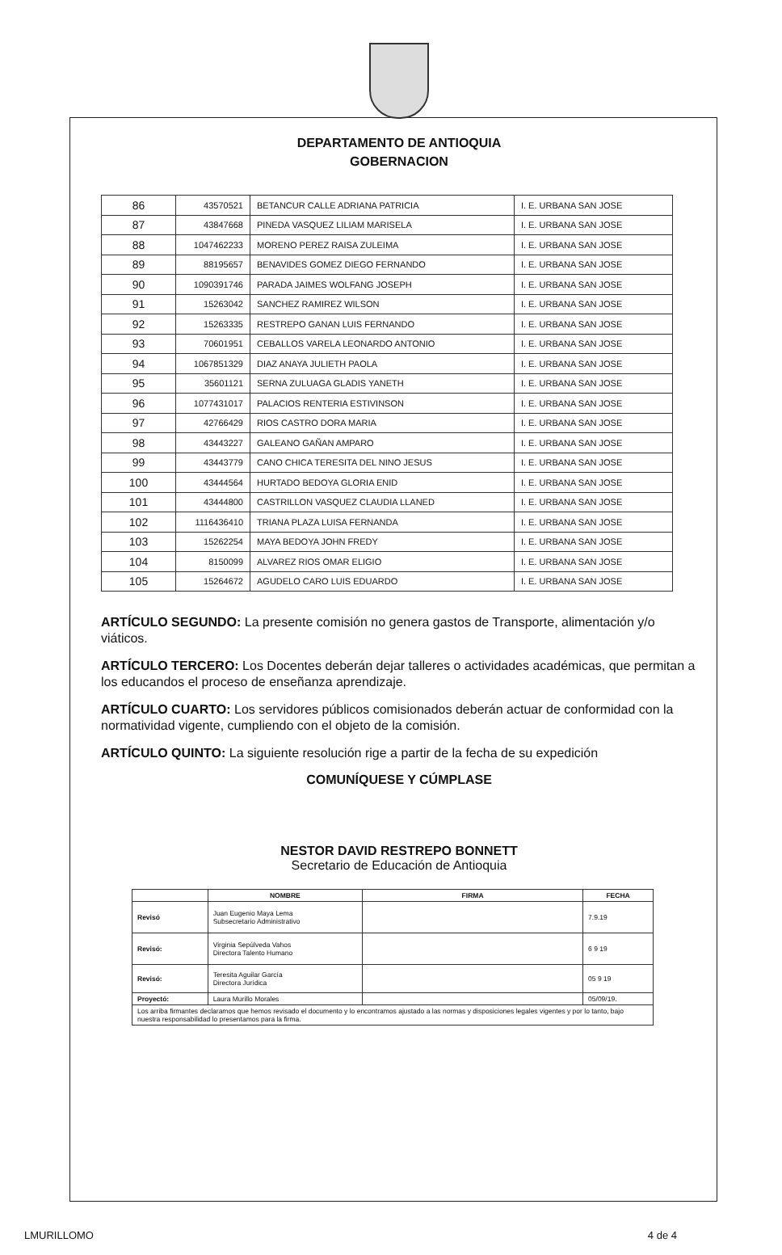DEPARTAMENTO DE ANTIOQUIA
GOBERNACION
| 86 | 43570521 | BETANCUR CALLE ADRIANA PATRICIA | I. E. URBANA SAN JOSE |
| 87 | 43847668 | PINEDA VASQUEZ LILIAM MARISELA | I. E. URBANA SAN JOSE |
| 88 | 1047462233 | MORENO PEREZ RAISA ZULEIMA | I. E. URBANA SAN JOSE |
| 89 | 88195657 | BENAVIDES GOMEZ DIEGO FERNANDO | I. E. URBANA SAN JOSE |
| 90 | 1090391746 | PARADA JAIMES WOLFANG JOSEPH | I. E. URBANA SAN JOSE |
| 91 | 15263042 | SANCHEZ RAMIREZ WILSON | I. E. URBANA SAN JOSE |
| 92 | 15263335 | RESTREPO GANAN LUIS FERNANDO | I. E. URBANA SAN JOSE |
| 93 | 70601951 | CEBALLOS VARELA LEONARDO ANTONIO | I. E. URBANA SAN JOSE |
| 94 | 1067851329 | DIAZ ANAYA JULIETH PAOLA | I. E. URBANA SAN JOSE |
| 95 | 35601121 | SERNA ZULUAGA GLADIS YANETH | I. E. URBANA SAN JOSE |
| 96 | 1077431017 | PALACIOS RENTERIA ESTIVINSON | I. E. URBANA SAN JOSE |
| 97 | 42766429 | RIOS CASTRO DORA MARIA | I. E. URBANA SAN JOSE |
| 98 | 43443227 | GALEANO GAÑAN AMPARO | I. E. URBANA SAN JOSE |
| 99 | 43443779 | CANO CHICA TERESITA DEL NINO JESUS | I. E. URBANA SAN JOSE |
| 100 | 43444564 | HURTADO BEDOYA GLORIA ENID | I. E. URBANA SAN JOSE |
| 101 | 43444800 | CASTRILLON VASQUEZ CLAUDIA LLANED | I. E. URBANA SAN JOSE |
| 102 | 1116436410 | TRIANA PLAZA LUISA FERNANDA | I. E. URBANA SAN JOSE |
| 103 | 15262254 | MAYA BEDOYA JOHN FREDY | I. E. URBANA SAN JOSE |
| 104 | 8150099 | ALVAREZ RIOS OMAR ELIGIO | I. E. URBANA SAN JOSE |
| 105 | 15264672 | AGUDELO CARO LUIS EDUARDO | I. E. URBANA SAN JOSE |
ARTÍCULO SEGUNDO: La presente comisión no genera gastos de Transporte, alimentación y/o viáticos.
ARTÍCULO TERCERO: Los Docentes deberán dejar talleres o actividades académicas, que permitan a los educandos el proceso de enseñanza aprendizaje.
ARTÍCULO CUARTO: Los servidores públicos comisionados deberán actuar de conformidad con la normatividad vigente, cumpliendo con el objeto de la comisión.
ARTÍCULO QUINTO: La siguiente resolución rige a partir de la fecha de su expedición
COMUNÍQUESE Y CÚMPLASE
NESTOR DAVID RESTREPO BONNETT
Secretario de Educación de Antioquia
| | NOMBRE | FIRMA | FECHA |
| --- | --- | --- | --- |
| Revisó | Juan Eugenio Maya Lema Subsecretario Administrativo | | 7.9.19 |
| Revisó: | Virginia Sepúlveda Vahos Directora Talento Humano | | 6 9 19 |
| Revisó: | Teresita Aguilar García Directora Jurídica | | 05 9 19 |
| Proyectó: | Laura Murillo Morales | | 05/09/19. |
| Los arriba firmantes declaramos que hemos revisado el documento y lo encontramos ajustado a las normas y disposiciones legales vigentes y por lo tanto, bajo nuestra responsabilidad lo presentamos para la firma. | | | |
LMURILLOMO 4 de 4